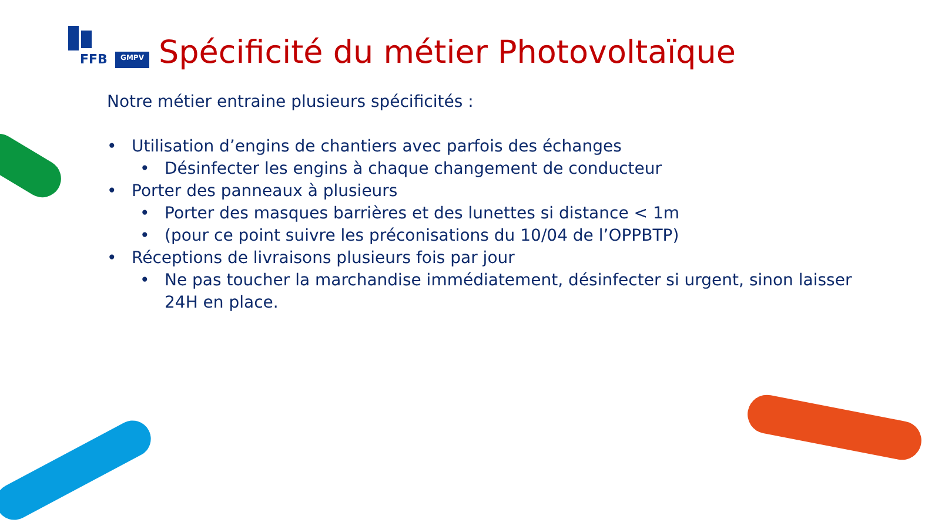FFB GMPV
Spécificité du métier Photovoltaïque
Notre métier entraine plusieurs spécificités :
• Utilisation d’engins de chantiers avec parfois des échanges
• Désinfecter les engins à chaque changement de conducteur
• Porter des panneaux à plusieurs
• Porter des masques barrières et des lunettes si distance < 1m
• (pour ce point suivre les préconisations du 10/04 de l’OPPBTP)
• Réceptions de livraisons plusieurs fois par jour
• Ne pas toucher la marchandise immédiatement, désinfecter si urgent, sinon laisser 24H en place.